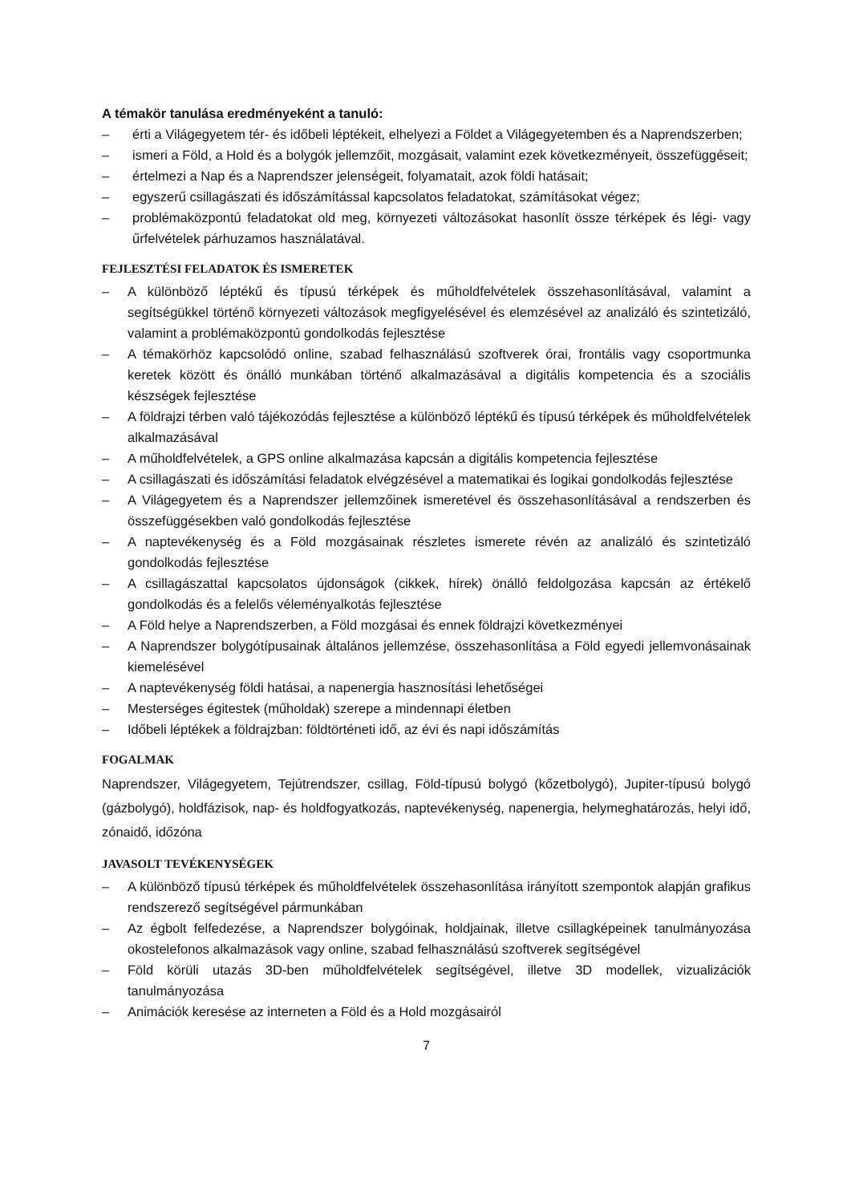A témakör tanulása eredményeként a tanuló:
– érti a Világegyetem tér- és időbeli léptékeit, elhelyezi a Földet a Világegyetemben és a Naprendszerben;
– ismeri a Föld, a Hold és a bolygók jellemzőit, mozgásait, valamint ezek következményeit, összefüggéseit;
– értelmezi a Nap és a Naprendszer jelenségeit, folyamatait, azok földi hatásait;
– egyszerű csillagászati és időszámítással kapcsolatos feladatokat, számításokat végez;
– problémaközpontú feladatokat old meg, környezeti változásokat hasonlít össze térképek és légi- vagy űrfelvételek párhuzamos használatával.
FEJLESZTÉSI FELADATOK ÉS ISMERETEK
– A különböző léptékű és típusú térképek és műholdfelvételek összehasonlításával, valamint a segítségükkel történő környezeti változások megfigyelésével és elemzésével az analizáló és szintetizáló, valamint a problémaközpontú gondolkodás fejlesztése
– A témakörhöz kapcsolódó online, szabad felhasználású szoftverek órai, frontális vagy csoportmunka keretek között és önálló munkában történő alkalmazásával a digitális kompetencia és a szociális készségek fejlesztése
– A földrajzi térben való tájékozódás fejlesztése a különböző léptékű és típusú térképek és műholdfelvételek alkalmazásával
– A műholdfelvételek, a GPS online alkalmazása kapcsán a digitális kompetencia fejlesztése
– A csillagászati és időszámítási feladatok elvégzésével a matematikai és logikai gondolkodás fejlesztése
– A Világegyetem és a Naprendszer jellemzőinek ismeretével és összehasonlításával a rendszerben és összefüggésekben való gondolkodás fejlesztése
– A naptevékenység és a Föld mozgásainak részletes ismerete révén az analizáló és szintetizáló gondolkodás fejlesztése
– A csillagászattal kapcsolatos újdonságok (cikkek, hírek) önálló feldolgozása kapcsán az értékelő gondolkodás és a felelős véleményalkotás fejlesztése
– A Föld helye a Naprendszerben, a Föld mozgásai és ennek földrajzi következményei
– A Naprendszer bolygótípusainak általános jellemzése, összehasonlítása a Föld egyedi jellemvonásainak kiemelésével
– A naptevékenység földi hatásai, a napenergia hasznosítási lehetőségei
– Mesterséges égitestek (műholdak) szerepe a mindennapi életben
– Időbeli léptékek a földrajzban: földtörténeti idő, az évi és napi időszámítás
FOGALMAK
Naprendszer, Világegyetem, Tejútrendszer, csillag, Föld-típusú bolygó (kőzetbolygó), Jupiter-típusú bolygó (gázbolygó), holdfázisok, nap- és holdfogyatkozás, naptevékenység, napenergia, helymeghatározás, helyi idő, zónaidő, időzóna
JAVASOLT TEVÉKENYSÉGEK
– A különböző típusú térképek és műholdfelvételek összehasonlítása irányított szempontok alapján grafikus rendszerező segítségével pármunkában
– Az égbolt felfedezése, a Naprendszer bolygóinak, holdjainak, illetve csillagképeinek tanulmányozása okostelefonos alkalmazások vagy online, szabad felhasználású szoftverek segítségével
– Föld körüli utazás 3D-ben műholdfelvételek segítségével, illetve 3D modellek, vizualizációk tanulmányozása
– Animációk keresése az interneten a Föld és a Hold mozgásairól
7